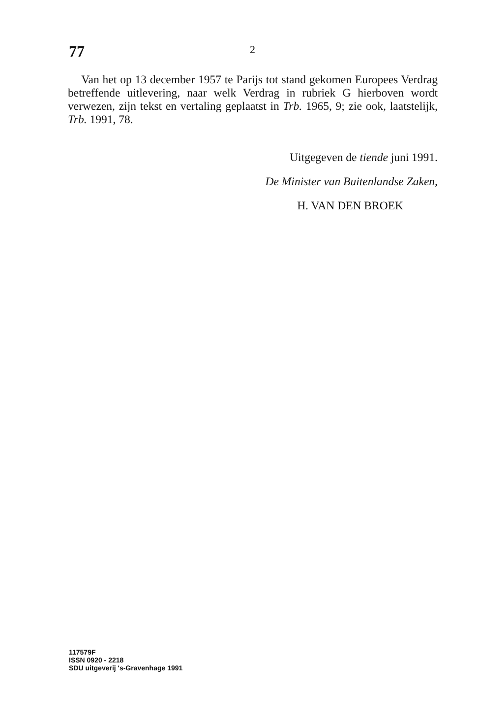77 2
Van het op 13 december 1957 te Parijs tot stand gekomen Europees Verdrag betreffende uitlevering, naar welk Verdrag in rubriek G hierboven wordt verwezen, zijn tekst en vertaling geplaatst in Trb. 1965, 9; zie ook, laatstelijk, Trb. 1991, 78.
Uitgegeven de tiende juni 1991.
De Minister van Buitenlandse Zaken,
H. VAN DEN BROEK
117579F
ISSN 0920 - 2218
SDU uitgeverij 's-Gravenhage 1991